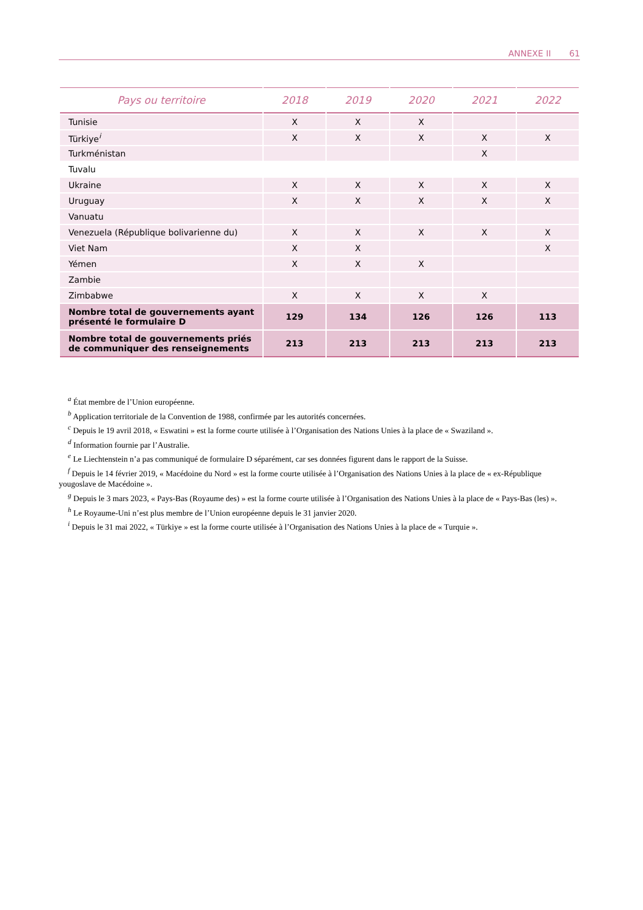ANNEXE II 61
| Pays ou territoire | 2018 | 2019 | 2020 | 2021 | 2022 |
| --- | --- | --- | --- | --- | --- |
| Tunisie | X | X | X | | |
| Türkiye<sup>i</sup> | X | X | X | X | X |
| Turkménistan | | | | X | |
| Tuvalu | | | | | |
| Ukraine | X | X | X | X | X |
| Uruguay | X | X | X | X | X |
| Vanuatu | | | | | |
| Venezuela (République bolivarienne du) | X | X | X | X | X |
| Viet Nam | X | X | | | X |
| Yémen | X | X | X | | |
| Zambie | | | | | |
| Zimbabwe | X | X | X | X | |
| Nombre total de gouvernements ayant présenté le formulaire D | 129 | 134 | 126 | 126 | 113 |
| Nombre total de gouvernements priés de communiquer des renseignements | 213 | 213 | 213 | 213 | 213 |
<sup>a</sup> État membre de l’Union européenne.
<sup>b</sup> Application territoriale de la Convention de 1988, confirmée par les autorités concernées.
<sup>c</sup> Depuis le 19 avril 2018, « Eswatini » est la forme courte utilisée à l’Organisation des Nations Unies à la place de « Swaziland ».
<sup>d</sup> Information fournie par l’Australie.
<sup>e</sup> Le Liechtenstein n’a pas communiqué de formulaire D séparément, car ses données figurent dans le rapport de la Suisse.
<sup>f</sup> Depuis le 14 février 2019, « Macédoine du Nord » est la forme courte utilisée à l’Organisation des Nations Unies à la place de « ex-République yougoslave de Macédoine ».
<sup>g</sup> Depuis le 3 mars 2023, « Pays-Bas (Royaume des) » est la forme courte utilisée à l’Organisation des Nations Unies à la place de « Pays-Bas (les) ».
<sup>h</sup> Le Royaume-Uni n’est plus membre de l’Union européenne depuis le 31 janvier 2020.
<sup>i</sup> Depuis le 31 mai 2022, « Türkiye » est la forme courte utilisée à l’Organisation des Nations Unies à la place de « Turquie ».